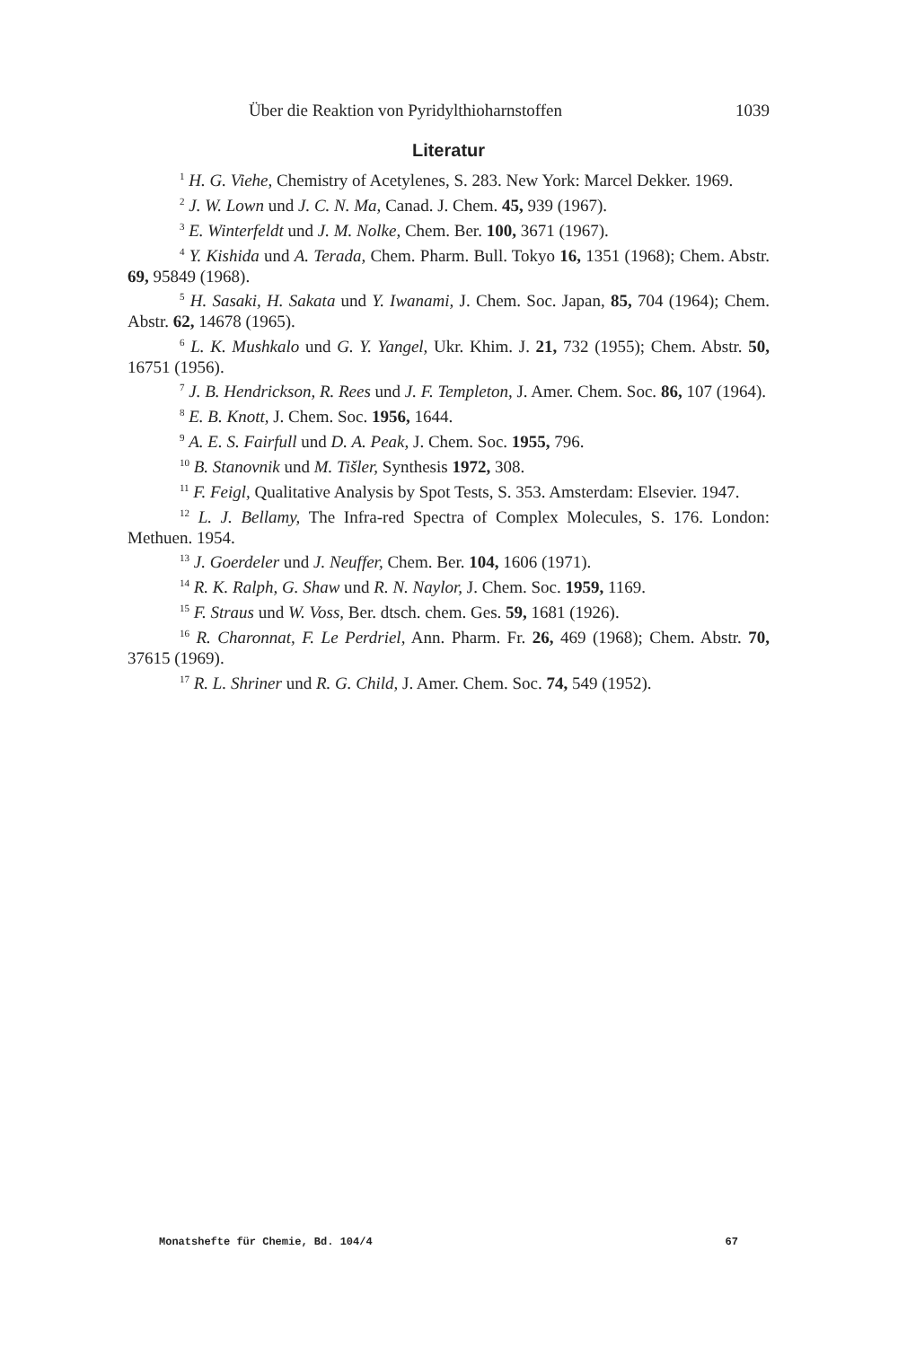Über die Reaktion von Pyridylthioharnstoffen 1039
Literatur
<sup>1</sup> H. G. Viehe, Chemistry of Acetylenes, S. 283. New York: Marcel Dekker. 1969.
<sup>2</sup> J. W. Lown und J. C. N. Ma, Canad. J. Chem. 45, 939 (1967).
<sup>3</sup> E. Winterfeldt und J. M. Nolke, Chem. Ber. 100, 3671 (1967).
<sup>4</sup> Y. Kishida und A. Terada, Chem. Pharm. Bull. Tokyo 16, 1351 (1968); Chem. Abstr. 69, 95849 (1968).
<sup>5</sup> H. Sasaki, H. Sakata und Y. Iwanami, J. Chem. Soc. Japan, 85, 704 (1964); Chem. Abstr. 62, 14678 (1965).
<sup>6</sup> L. K. Mushkalo und G. Y. Yangel, Ukr. Khim. J. 21, 732 (1955); Chem. Abstr. 50, 16751 (1956).
<sup>7</sup> J. B. Hendrickson, R. Rees und J. F. Templeton, J. Amer. Chem. Soc. 86, 107 (1964).
<sup>8</sup> E. B. Knott, J. Chem. Soc. 1956, 1644.
<sup>9</sup> A. E. S. Fairfull und D. A. Peak, J. Chem. Soc. 1955, 796.
<sup>10</sup> B. Stanovnik und M. Tišler, Synthesis 1972, 308.
<sup>11</sup> F. Feigl, Qualitative Analysis by Spot Tests, S. 353. Amsterdam: Elsevier. 1947.
<sup>12</sup> L. J. Bellamy, The Infra-red Spectra of Complex Molecules, S. 176. London: Methuen. 1954.
<sup>13</sup> J. Goerdeler und J. Neuffer, Chem. Ber. 104, 1606 (1971).
<sup>14</sup> R. K. Ralph, G. Shaw und R. N. Naylor, J. Chem. Soc. 1959, 1169.
<sup>15</sup> F. Straus und W. Voss, Ber. dtsch. chem. Ges. 59, 1681 (1926).
<sup>16</sup> R. Charonnat, F. Le Perdriel, Ann. Pharm. Fr. 26, 469 (1968); Chem. Abstr. 70, 37615 (1969).
<sup>17</sup> R. L. Shriner und R. G. Child, J. Amer. Chem. Soc. 74, 549 (1952).
Monatshefte für Chemie, Bd. 104/4 67